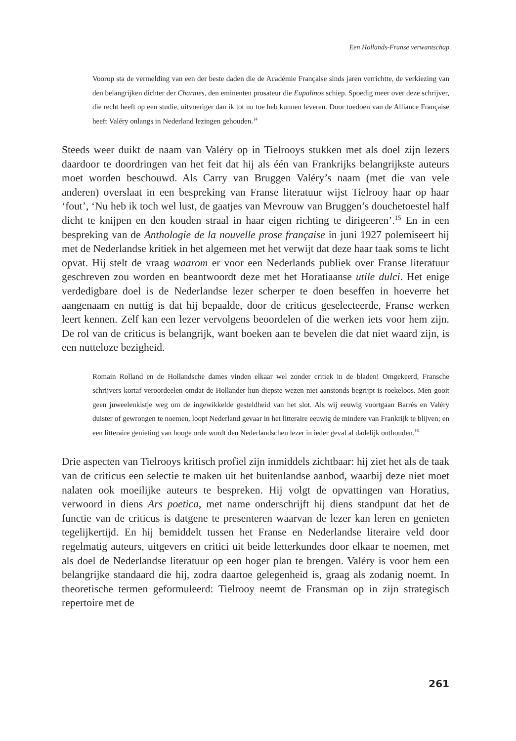Een Hollands-Franse verwantschap
Voorop sta de vermelding van een der beste daden die de Académie Française sinds jaren verrichtte, de verkiezing van den belangrijken dichter der Charmes, den eminenten prosateur die Eupalinos schiep. Spoedig meer over deze schrijver, die recht heeft op een studie, uitvoeriger dan ik tot nu toe heb kunnen leveren. Door toedoen van de Alliance Française heeft Valéry onlangs in Nederland lezingen gehouden.<sup>14</sup>
Steeds weer duikt de naam van Valéry op in Tielrooys stukken met als doel zijn lezers daardoor te doordringen van het feit dat hij als één van Frankrijks belangrijkste auteurs moet worden beschouwd. Als Carry van Bruggen Valéry’s naam (met die van vele anderen) overslaat in een bespreking van Franse literatuur wijst Tielrooy haar op haar ‘fout’, ‘Nu heb ik toch wel lust, de gaatjes van Mevrouw van Bruggen’s douchetoestel half dicht te knijpen en den kouden straal in haar eigen richting te dirigeeren’.<sup>15</sup> En in een bespreking van de Anthologie de la nouvelle prose française in juni 1927 polemiseert hij met de Nederlandse kritiek in het algemeen met het verwijt dat deze haar taak soms te licht opvat. Hij stelt de vraag waarom er voor een Nederlands publiek over Franse literatuur geschreven zou worden en beantwoordt deze met het Horatiaanse utile dulci. Het enige verdedigbare doel is de Nederlandse lezer scherper te doen beseffen in hoeverre het aangenaam en nuttig is dat hij bepaalde, door de criticus geselecteerde, Franse werken leert kennen. Zelf kan een lezer vervolgens beoordelen of die werken iets voor hem zijn. De rol van de criticus is belangrijk, want boeken aan te bevelen die dat niet waard zijn, is een nutteloze bezigheid.
Romain Rolland en de Hollandsche dames vinden elkaar wel zonder critiek in de bladen! Omgekeerd, Fransche schrijvers kortaf veroordeelen omdat de Hollander hun diepste wezen niet aanstonds begrijpt is roekeloos. Men gooit geen juweelenkistje weg om de ingewikkelde gesteldheid van het slot. Als wij eeuwig voortgaan Barrès en Valéry duister of gewrongen te noemen, loopt Nederland gevaar in het litteraire eeuwig de mindere van Frankrijk te blijven; en een litteraire genieting van hooge orde wordt den Nederlandschen lezer in ieder geval al dadelijk onthouden.<sup>16</sup>
Drie aspecten van Tielrooys kritisch profiel zijn inmiddels zichtbaar: hij ziet het als de taak van de criticus een selectie te maken uit het buitenlandse aanbod, waarbij deze niet moet nalaten ook moeilijke auteurs te bespreken. Hij volgt de opvattingen van Horatius, verwoord in diens Ars poetica, met name onderschrijft hij diens standpunt dat het de functie van de criticus is datgene te presenteren waarvan de lezer kan leren en genieten tegelijkertijd. En hij bemiddelt tussen het Franse en Nederlandse literaire veld door regelmatig auteurs, uitgevers en critici uit beide letterkundes door elkaar te noemen, met als doel de Nederlandse literatuur op een hoger plan te brengen. Valéry is voor hem een belangrijke standaard die hij, zodra daartoe gelegenheid is, graag als zodanig noemt. In theoretische termen geformuleerd: Tielrooy neemt de Fransman op in zijn strategisch repertoire met de
261